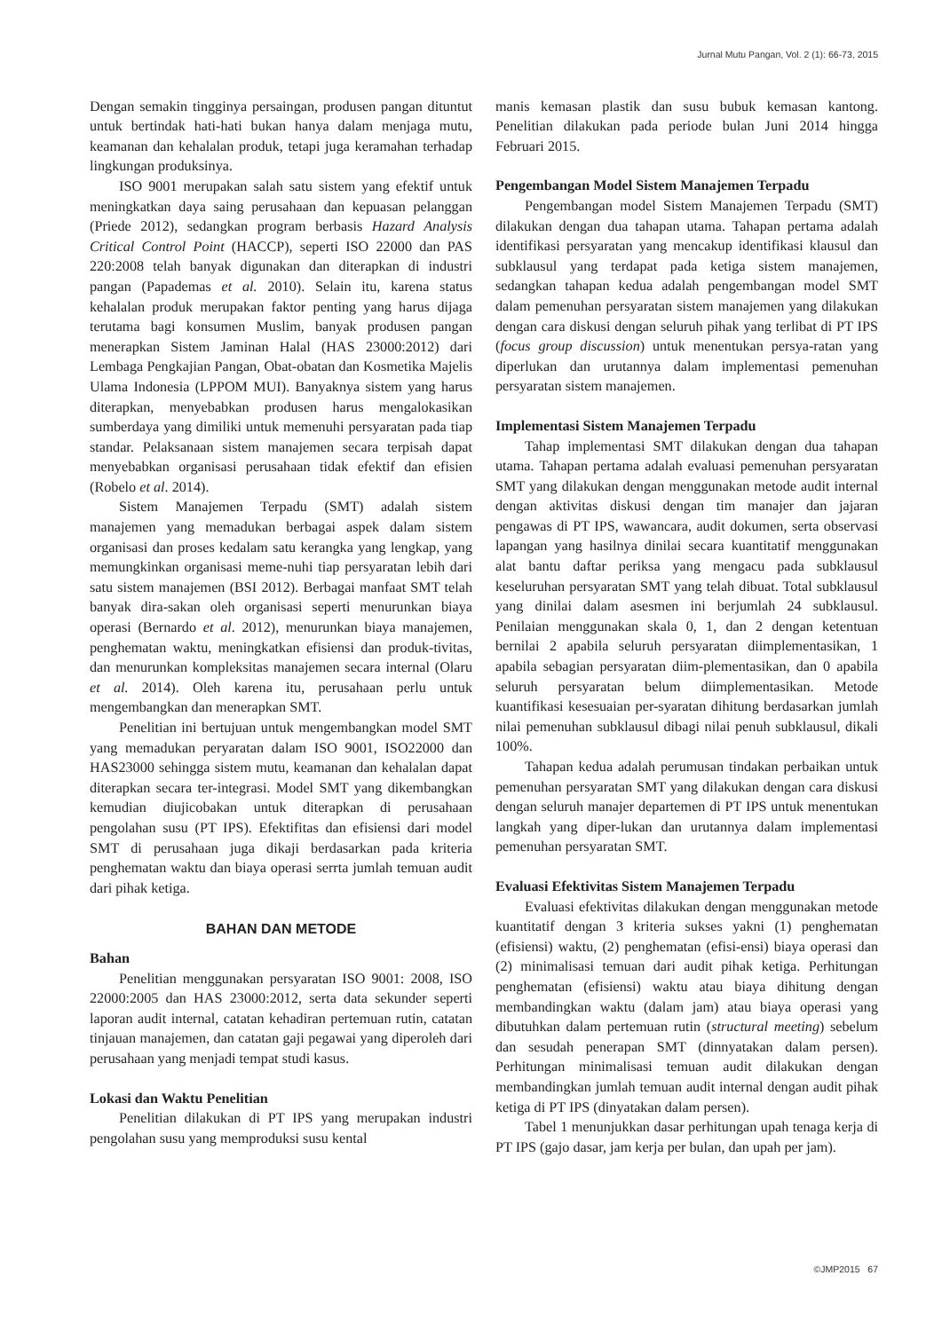Jurnal Mutu Pangan, Vol. 2 (1): 66-73, 2015
Dengan semakin tingginya persaingan, produsen pangan dituntut untuk bertindak hati-hati bukan hanya dalam menjaga mutu, keamanan dan kehalalan produk, tetapi juga keramahan terhadap lingkungan produksinya.
ISO 9001 merupakan salah satu sistem yang efektif untuk meningkatkan daya saing perusahaan dan kepuasan pelanggan (Priede 2012), sedangkan program berbasis Hazard Analysis Critical Control Point (HACCP), seperti ISO 22000 dan PAS 220:2008 telah banyak digunakan dan diterapkan di industri pangan (Papademas et al. 2010). Selain itu, karena status kehalalan produk merupakan faktor penting yang harus dijaga terutama bagi konsumen Muslim, banyak produsen pangan menerapkan Sistem Jaminan Halal (HAS 23000:2012) dari Lembaga Pengkajian Pangan, Obat-obatan dan Kosmetika Majelis Ulama Indonesia (LPPOM MUI). Banyaknya sistem yang harus diterapkan, menyebabkan produsen harus mengalokasikan sumberdaya yang dimiliki untuk memenuhi persyaratan pada tiap standar. Pelaksanaan sistem manajemen secara terpisah dapat menyebabkan organisasi perusahaan tidak efektif dan efisien (Robelo et al. 2014).
Sistem Manajemen Terpadu (SMT) adalah sistem manajemen yang memadukan berbagai aspek dalam sistem organisasi dan proses kedalam satu kerangka yang lengkap, yang memungkinkan organisasi meme-nuhi tiap persyaratan lebih dari satu sistem manajemen (BSI 2012). Berbagai manfaat SMT telah banyak dira-sakan oleh organisasi seperti menurunkan biaya operasi (Bernardo et al. 2012), menurunkan biaya manajemen, penghematan waktu, meningkatkan efisiensi dan produk-tivitas, dan menurunkan kompleksitas manajemen secara internal (Olaru et al. 2014). Oleh karena itu, perusahaan perlu untuk mengembangkan dan menerapkan SMT.
Penelitian ini bertujuan untuk mengembangkan model SMT yang memadukan peryaratan dalam ISO 9001, ISO22000 dan HAS23000 sehingga sistem mutu, keamanan dan kehalalan dapat diterapkan secara ter-integrasi. Model SMT yang dikembangkan kemudian diujicobakan untuk diterapkan di perusahaan pengolahan susu (PT IPS). Efektifitas dan efisiensi dari model SMT di perusahaan juga dikaji berdasarkan pada kriteria penghematan waktu dan biaya operasi serrta jumlah temuan audit dari pihak ketiga.
BAHAN DAN METODE
Bahan
Penelitian menggunakan persyaratan ISO 9001: 2008, ISO 22000:2005 dan HAS 23000:2012, serta data sekunder seperti laporan audit internal, catatan kehadiran pertemuan rutin, catatan tinjauan manajemen, dan catatan gaji pegawai yang diperoleh dari perusahaan yang menjadi tempat studi kasus.
Lokasi dan Waktu Penelitian
Penelitian dilakukan di PT IPS yang merupakan industri pengolahan susu yang memproduksi susu kental
manis kemasan plastik dan susu bubuk kemasan kantong. Penelitian dilakukan pada periode bulan Juni 2014 hingga Februari 2015.
Pengembangan Model Sistem Manajemen Terpadu
Pengembangan model Sistem Manajemen Terpadu (SMT) dilakukan dengan dua tahapan utama. Tahapan pertama adalah identifikasi persyaratan yang mencakup identifikasi klausul dan subklausul yang terdapat pada ketiga sistem manajemen, sedangkan tahapan kedua adalah pengembangan model SMT dalam pemenuhan persyaratan sistem manajemen yang dilakukan dengan cara diskusi dengan seluruh pihak yang terlibat di PT IPS (focus group discussion) untuk menentukan persya-ratan yang diperlukan dan urutannya dalam implementasi pemenuhan persyaratan sistem manajemen.
Implementasi Sistem Manajemen Terpadu
Tahap implementasi SMT dilakukan dengan dua tahapan utama. Tahapan pertama adalah evaluasi pemenuhan persyaratan SMT yang dilakukan dengan menggunakan metode audit internal dengan aktivitas diskusi dengan tim manajer dan jajaran pengawas di PT IPS, wawancara, audit dokumen, serta observasi lapangan yang hasilnya dinilai secara kuantitatif menggunakan alat bantu daftar periksa yang mengacu pada subklausul keseluruhan persyaratan SMT yang telah dibuat. Total subklausul yang dinilai dalam asesmen ini berjumlah 24 subklausul. Penilaian menggunakan skala 0, 1, dan 2 dengan ketentuan bernilai 2 apabila seluruh persyaratan diimplementasikan, 1 apabila sebagian persyaratan diim-plementasikan, dan 0 apabila seluruh persyaratan belum diimplementasikan. Metode kuantifikasi kesesuaian per-syaratan dihitung berdasarkan jumlah nilai pemenuhan subklausul dibagi nilai penuh subklausul, dikali 100%.
Tahapan kedua adalah perumusan tindakan perbaikan untuk pemenuhan persyaratan SMT yang dilakukan dengan cara diskusi dengan seluruh manajer departemen di PT IPS untuk menentukan langkah yang diper-lukan dan urutannya dalam implementasi pemenuhan persyaratan SMT.
Evaluasi Efektivitas Sistem Manajemen Terpadu
Evaluasi efektivitas dilakukan dengan menggunakan metode kuantitatif dengan 3 kriteria sukses yakni (1) penghematan (efisiensi) waktu, (2) penghematan (efisi-ensi) biaya operasi dan (2) minimalisasi temuan dari audit pihak ketiga. Perhitungan penghematan (efisiensi) waktu atau biaya dihitung dengan membandingkan waktu (dalam jam) atau biaya operasi yang dibutuhkan dalam pertemuan rutin (structural meeting) sebelum dan sesudah penerapan SMT (dinnyatakan dalam persen). Perhitungan minimalisasi temuan audit dilakukan dengan membandingkan jumlah temuan audit internal dengan audit pihak ketiga di PT IPS (dinyatakan dalam persen).
Tabel 1 menunjukkan dasar perhitungan upah tenaga kerja di PT IPS (gajo dasar, jam kerja per bulan, dan upah per jam).
©JMP2015 67